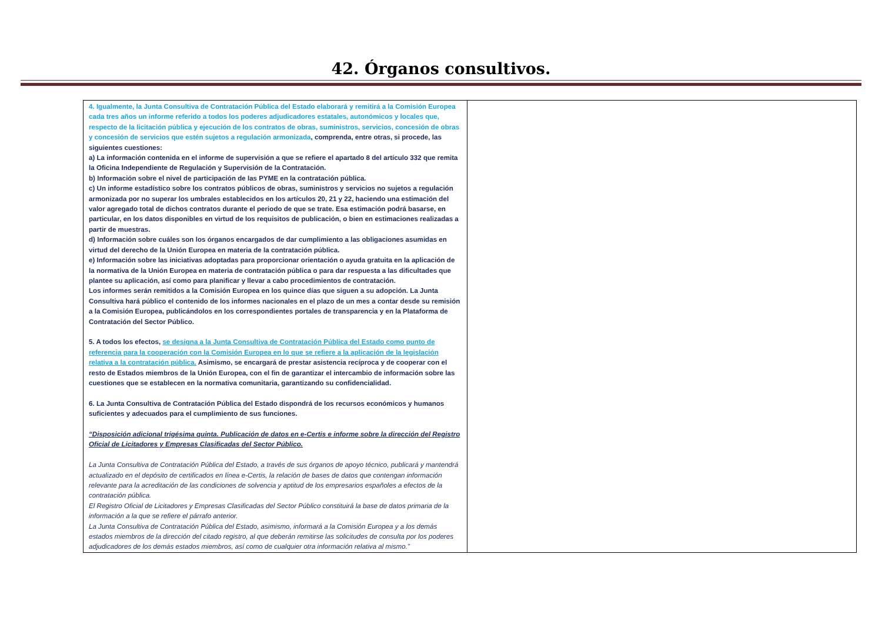42. Órganos consultivos.
| 4. Igualmente, la Junta Consultiva de Contratación Pública del Estado elaborará y remitirá a la Comisión Europea cada tres años un informe referido a todos los poderes adjudicadores estatales, autonómicos y locales que, respecto de la licitación pública y ejecución de los contratos de obras, suministros, servicios, concesión de obras y concesión de servicios que estén sujetos a regulación armonizada , comprenda, entre otras, si procede, las siguientes cuestiones: a) La información contenida en el informe de supervisión a que se refiere el apartado 8 del artículo 332 que remita la Oficina Independiente de Regulación y Supervisión de la Contratación. b) Información sobre el nivel de participación de las PYME en la contratación pública. c) Un informe estadístico sobre los contratos públicos de obras, suministros y servicios no sujetos a regulación armonizada por no superar los umbrales establecidos en los artículos 20, 21 y 22, haciendo una estimación del valor agregado total de dichos contratos durante el periodo de que se trate. Esa estimación podrá basarse, en particular, en los datos disponibles en virtud de los requisitos de publicación, o bien en estimaciones realizadas a partir de muestras. d) Información sobre cuáles son los órganos encargados de dar cumplimiento a las obligaciones asumidas en virtud del derecho de la Unión Europea en materia de la contratación pública. e) Información sobre las iniciativas adoptadas para proporcionar orientación o ayuda gratuita en la aplicación de la normativa de la Unión Europea en materia de contratación pública o para dar respuesta a las dificultades que plantee su aplicación, así como para planificar y llevar a cabo procedimientos de contratación. Los informes serán remitidos a la Comisión Europea en los quince días que siguen a su adopción. La Junta Consultiva hará público el contenido de los informes nacionales en el plazo de un mes a contar desde su remisión a la Comisión Europea, publicándolos en los correspondientes portales de transparencia y en la Plataforma de Contratación del Sector Público. 5. A todos los efectos, se designa a la Junta Consultiva de Contratación Pública del Estado como punto de referencia para la cooperación con la Comisión Europea en lo que se refiere a la aplicación de la legislación relativa a la contratación pública. Asimismo, se encargará de prestar asistencia recíproca y de cooperar con el resto de Estados miembros de la Unión Europea, con el fin de garantizar el intercambio de información sobre las cuestiones que se establecen en la normativa comunitaria, garantizando su confidencialidad. 6. La Junta Consultiva de Contratación Pública del Estado dispondrá de los recursos económicos y humanos suficientes y adecuados para el cumplimiento de sus funciones. “Disposición adicional trigésima quinta. Publicación de datos en e-Certis e informe sobre la dirección del Registro Oficial de Licitadores y Empresas Clasificadas del Sector Público. La Junta Consultiva de Contratación Pública del Estado, a través de sus órganos de apoyo técnico, publicará y mantendrá actualizado en el depósito de certificados en línea e-Certis, la relación de bases de datos que contengan información relevante para la acreditación de las condiciones de solvencia y aptitud de los empresarios españoles a efectos de la contratación pública. El Registro Oficial de Licitadores y Empresas Clasificadas del Sector Público constituirá la base de datos primaria de la información a la que se refiere el párrafo anterior. La Junta Consultiva de Contratación Pública del Estado, asimismo, informará a la Comisión Europea y a los demás estados miembros de la dirección del citado registro, al que deberán remitirse las solicitudes de consulta por los poderes adjudicadores de los demás estados miembros, así como de cualquier otra información relativa al mismo.” | |